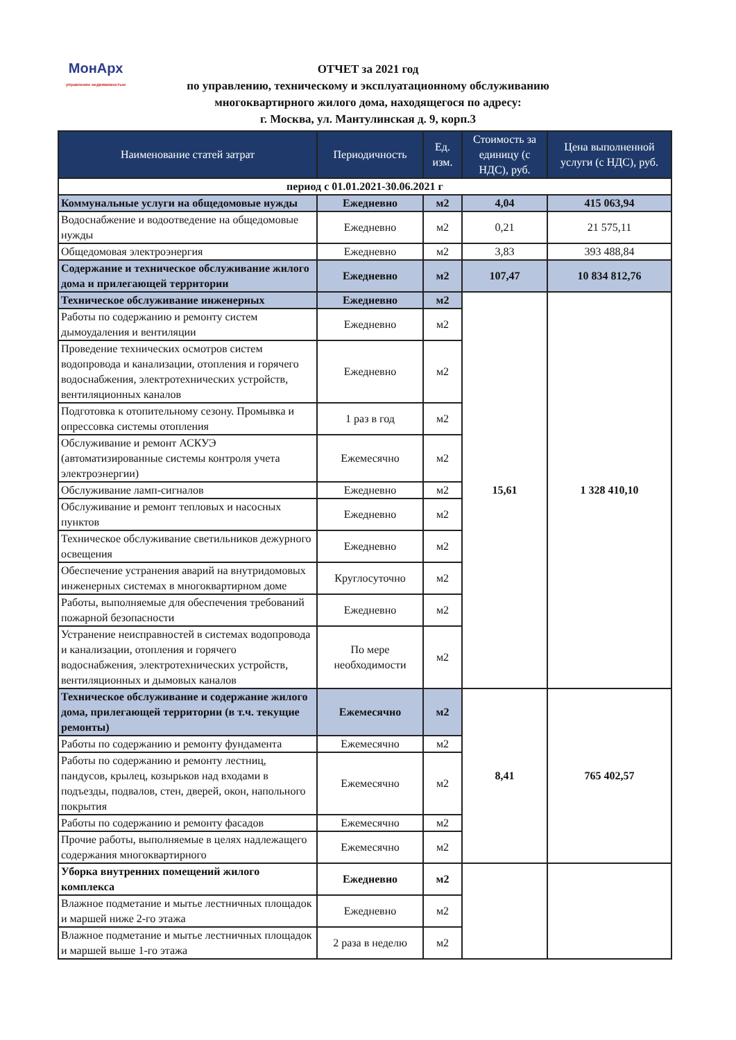МонАрх
управление недвижимостью
ОТЧЕТ за 2021 год
по управлению, техническому и эксплуатационному обслуживанию
многоквартирного жилого дома, находящегося по адресу:
г. Москва, ул. Мантулинская д. 9, корп.3
| Наименование статей затрат | Периодичность | Ед. изм. | Стоимость за единицу (с НДС), руб. | Цена выполненной услуги (с НДС), руб. |
| --- | --- | --- | --- | --- |
| период с 01.01.2021-30.06.2021 г | | | | |
| Коммунальные услуги на общедомовые нужды | Ежедневно | м2 | 4,04 | 415 063,94 |
| Водоснабжение и водоотведение на общедомовые нужды | Ежедневно | м2 | 0,21 | 21 575,11 |
| Общедомовая электроэнергия | Ежедневно | м2 | 3,83 | 393 488,84 |
| Содержание и техническое обслуживание жилого дома и прилегающей территории | Ежедневно | м2 | 107,47 | 10 834 812,76 |
| Техническое обслуживание инженерных | Ежедневно | м2 | 15,61 | 1 328 410,10 |
| Работы по содержанию и ремонту систем дымоудаления и вентиляции | Ежедневно | м2 | | |
| Проведение технических осмотров систем водопровода и канализации, отопления и горячего водоснабжения, электротехнических устройств, вентиляционных каналов | Ежедневно | м2 | | |
| Подготовка к отопительному сезону. Промывка и опрессовка системы отопления | 1 раз в год | м2 | | |
| Обслуживание и ремонт АСКУЭ (автоматизированные системы контроля учета электроэнергии) | Ежемесячно | м2 | | |
| Обслуживание ламп-сигналов | Ежедневно | м2 | | |
| Обслуживание и ремонт тепловых и насосных пунктов | Ежедневно | м2 | | |
| Техническое обслуживание светильников дежурного освещения | Ежедневно | м2 | | |
| Обеспечение устранения аварий на внутридомовых инженерных системах в многоквартирном доме | Круглосуточно | м2 | | |
| Работы, выполняемые для обеспечения требований пожарной безопасности | Ежедневно | м2 | | |
| Устранение неисправностей в системах водопровода и канализации, отопления и горячего водоснабжения, электротехнических устройств, вентиляционных и дымовых каналов | По мере необходимости | м2 | | |
| Техническое обслуживание и содержание жилого дома, прилегающей территории (в т.ч. текущие ремонты) | Ежемесячно | м2 | 8,41 | 765 402,57 |
| Работы по содержанию и ремонту фундамента | Ежемесячно | м2 | | |
| Работы по содержанию и ремонту лестниц, пандусов, крылец, козырьков над входами в подъезды, подвалов, стен, дверей, окон, напольного покрытия | Ежемесячно | м2 | | |
| Работы по содержанию и ремонту фасадов | Ежемесячно | м2 | | |
| Прочие работы, выполняемые в целях надлежащего содержания многоквартирного | Ежемесячно | м2 | | |
| Уборка внутренних помещений жилого комплекса | Ежедневно | м2 | | |
| Влажное подметание и мытье лестничных площадок и маршей ниже 2-го этажа | Ежедневно | м2 | | |
| Влажное подметание и мытье лестничных площадок и маршей выше 1-го этажа | 2 раза в неделю | м2 | | |